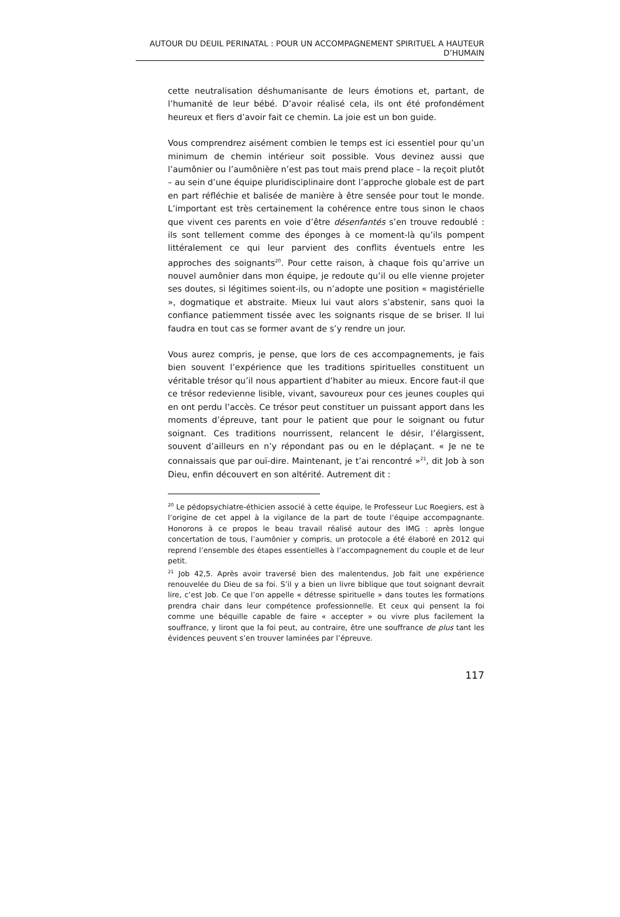AUTOUR DU DEUIL PERINATAL : POUR UN ACCOMPAGNEMENT SPIRITUEL A HAUTEUR D’HUMAIN
cette neutralisation déshumanisante de leurs émotions et, partant, de l’humanité de leur bébé. D’avoir réalisé cela, ils ont été profondément heureux et fiers d’avoir fait ce chemin. La joie est un bon guide.
Vous comprendrez aisément combien le temps est ici essentiel pour qu’un minimum de chemin intérieur soit possible. Vous devinez aussi que l’aumônier ou l’aumônière n’est pas tout mais prend place – la reçoit plutôt – au sein d’une équipe pluridisciplinaire dont l’approche globale est de part en part réfléchie et balisée de manière à être sensée pour tout le monde. L’important est très certainement la cohérence entre tous sinon le chaos que vivent ces parents en voie d’être désenfantés s’en trouve redoublé : ils sont tellement comme des éponges à ce moment-là qu’ils pompent littéralement ce qui leur parvient des conflits éventuels entre les approches des soignants<sup>20</sup>. Pour cette raison, à chaque fois qu’arrive un nouvel aumônier dans mon équipe, je redoute qu’il ou elle vienne projeter ses doutes, si légitimes soient-ils, ou n’adopte une position « magistérielle », dogmatique et abstraite. Mieux lui vaut alors s’abstenir, sans quoi la confiance patiemment tissée avec les soignants risque de se briser. Il lui faudra en tout cas se former avant de s’y rendre un jour.
Vous aurez compris, je pense, que lors de ces accompagnements, je fais bien souvent l’expérience que les traditions spirituelles constituent un véritable trésor qu’il nous appartient d’habiter au mieux. Encore faut-il que ce trésor redevienne lisible, vivant, savoureux pour ces jeunes couples qui en ont perdu l’accès. Ce trésor peut constituer un puissant apport dans les moments d’épreuve, tant pour le patient que pour le soignant ou futur soignant. Ces traditions nourrissent, relancent le désir, l’élargissent, souvent d’ailleurs en n’y répondant pas ou en le déplaçant. « Je ne te connaissais que par ouï-dire. Maintenant, je t’ai rencontré »<sup>21</sup>, dit Job à son Dieu, enfin découvert en son altérité. Autrement dit :
<sup>20</sup> Le pédopsychiatre-éthicien associé à cette équipe, le Professeur Luc Roegiers, est à l’origine de cet appel à la vigilance de la part de toute l’équipe accompagnante. Honorons à ce propos le beau travail réalisé autour des IMG : après longue concertation de tous, l’aumônier y compris, un protocole a été élaboré en 2012 qui reprend l’ensemble des étapes essentielles à l’accompagnement du couple et de leur petit.
<sup>21</sup> Job 42,5. Après avoir traversé bien des malentendus, Job fait une expérience renouvelée du Dieu de sa foi. S’il y a bien un livre biblique que tout soignant devrait lire, c’est Job. Ce que l’on appelle « détresse spirituelle » dans toutes les formations prendra chair dans leur compétence professionnelle. Et ceux qui pensent la foi comme une béquille capable de faire « accepter » ou vivre plus facilement la souffrance, y liront que la foi peut, au contraire, être une souffrance de plus tant les évidences peuvent s’en trouver laminées par l’épreuve.
117